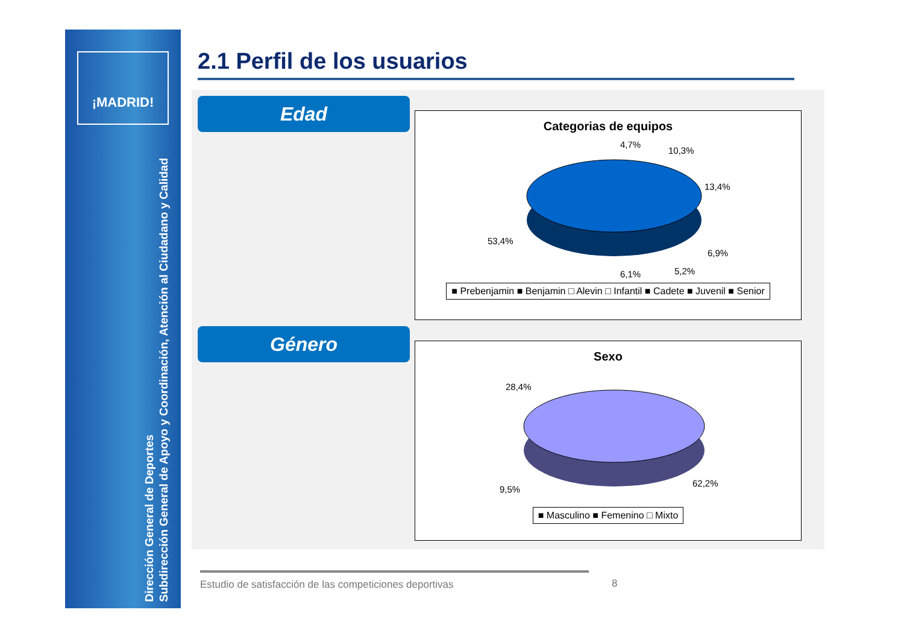¡MADRID!
Dirección General de Deportes
Subdirección General de Apoyo y Coordinación, Atención al Ciudadano y Calidad
2.1 Perfil de los usuarios
Edad
Categorias de equipos
4,7%
10,3%
13,4%
6,9%
5,2%
6,1%
53,4%
■ Prebenjamin ■ Benjamin □ Alevin □ Infantil ■ Cadete ■ Juvenil ■ Senior
Género
Sexo
28,4%
9,5%
62,2%
■ Masculino ■ Femenino □ Mixto
Estudio de satisfacción de las competiciones deportivas
8